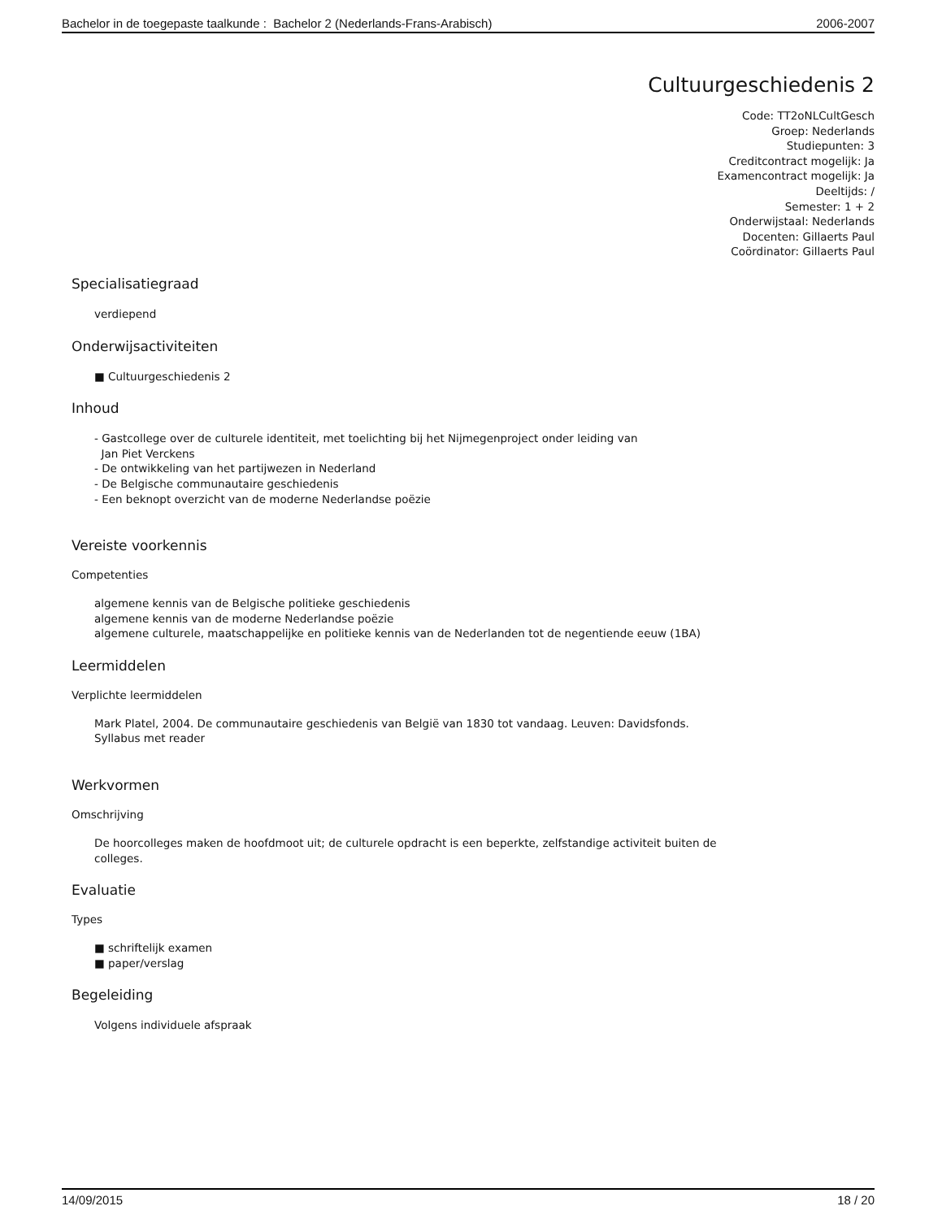Bachelor in de toegepaste taalkunde : Bachelor 2 (Nederlands-Frans-Arabisch) 2006-2007
Cultuurgeschiedenis 2
Code: TT2oNLCultGesch
Groep: Nederlands
Studiepunten: 3
Creditcontract mogelijk: Ja
Examencontract mogelijk: Ja
Deeltijds: /
Semester: 1 + 2
Onderwijstaal: Nederlands
Docenten: Gillaerts Paul
Coördinator: Gillaerts Paul
Specialisatiegraad
verdiepend
Onderwijsactiviteiten
■ Cultuurgeschiedenis 2
Inhoud
- Gastcollege over de culturele identiteit, met toelichting bij het Nijmegenproject onder leiding van
Jan Piet Verckens
- De ontwikkeling van het partijwezen in Nederland
- De Belgische communautaire geschiedenis
- Een beknopt overzicht van de moderne Nederlandse poëzie
Vereiste voorkennis
Competenties
algemene kennis van de Belgische politieke geschiedenis
algemene kennis van de moderne Nederlandse poëzie
algemene culturele, maatschappelijke en politieke kennis van de Nederlanden tot de negentiende eeuw (1BA)
Leermiddelen
Verplichte leermiddelen
Mark Platel, 2004. De communautaire geschiedenis van België van 1830 tot vandaag. Leuven: Davidsfonds.
Syllabus met reader
Werkvormen
Omschrijving
De hoorcolleges maken de hoofdmoot uit; de culturele opdracht is een beperkte, zelfstandige activiteit buiten de
colleges.
Evaluatie
Types
■ schriftelijk examen
■ paper/verslag
Begeleiding
Volgens individuele afspraak
14/09/2015 18 / 20